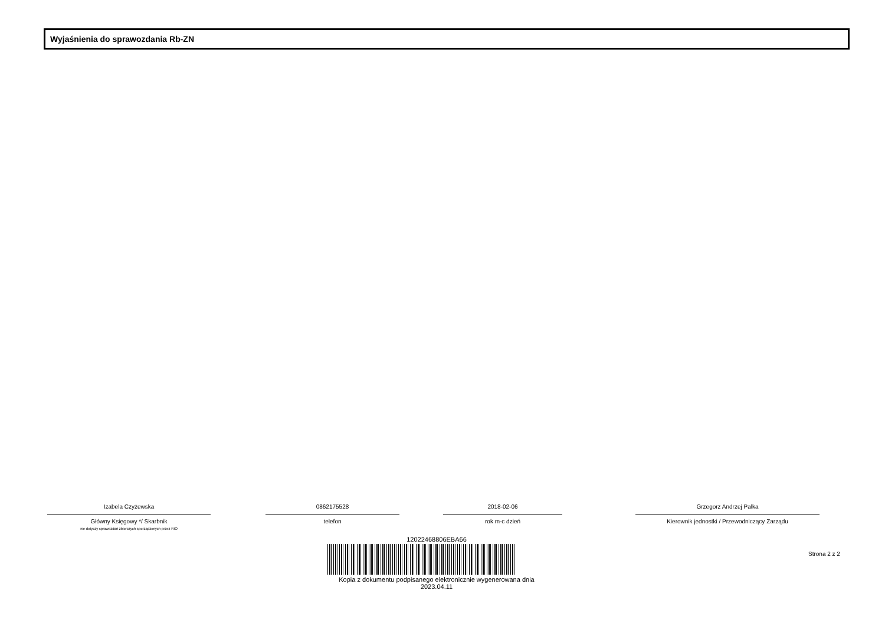Wyjaśnienia do sprawozdania Rb-ZN
Izabela Czyżewska
Główny Księgowy */ Skarbnik
nie dotyczy sprawozdań zbiorczych sporządzonych przez RIO
0862175528
telefon
2018-02-06
rok m-c dzień
Grzegorz Andrzej Palka
Kierownik jednostki / Przewodniczący Zarządu
12022468806EBA66
Kopia z dokumentu podpisanego elektronicznie wygenerowana dnia 2023.04.11
Strona 2 z 2